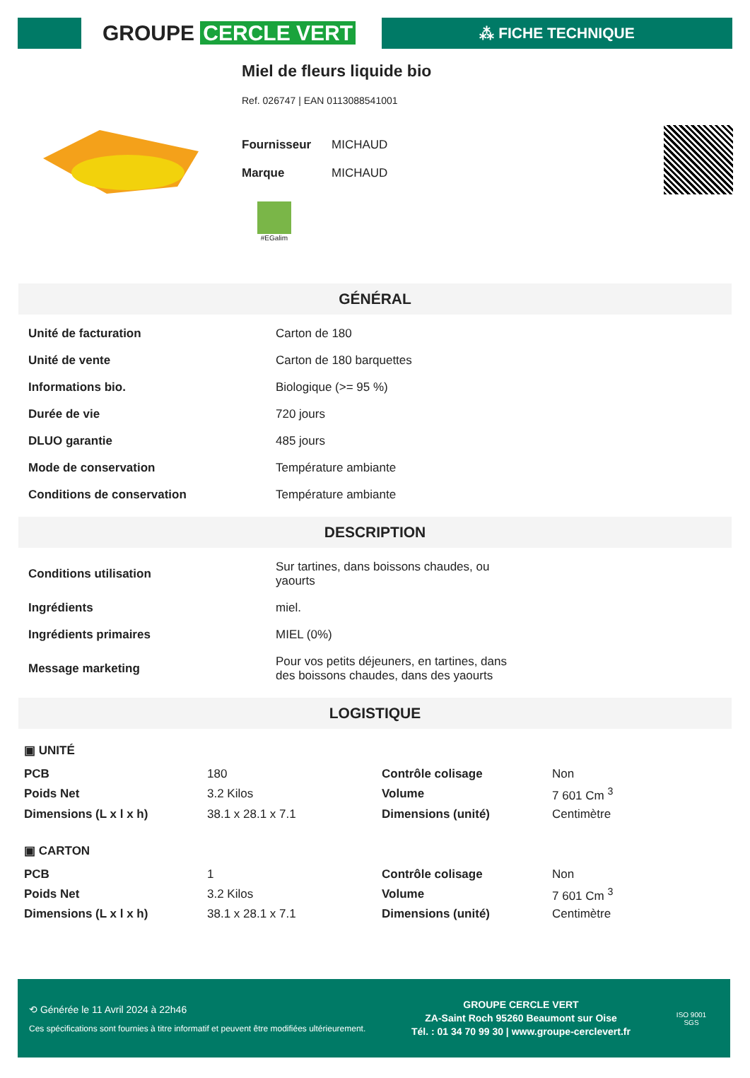GROUPE CERCLE VERT
⁂ FICHE TECHNIQUE
Miel de fleurs liquide bio
Ref. 026747 | EAN 0113088541001
Fournisseur MICHAUD
Marque MICHAUD
#EGalim
GÉNÉRAL
| Unité de facturation | Carton de 180 |
| Unité de vente | Carton de 180 barquettes |
| Informations bio. | Biologique (>= 95 %) |
| Durée de vie | 720 jours |
| DLUO garantie | 485 jours |
| Mode de conservation | Température ambiante |
| Conditions de conservation | Température ambiante |
DESCRIPTION
| Conditions utilisation | Sur tartines, dans boissons chaudes, ou yaourts |
| Ingrédients | miel. |
| Ingrédients primaires | MIEL (0%) |
| Message marketing | Pour vos petits déjeuners, en tartines, dans des boissons chaudes, dans des yaourts |
LOGISTIQUE
▣ UNITÉ
| PCB | 180 | Contrôle colisage | Non |
| Poids Net | 3.2 Kilos | Volume | 7 601 Cm <sup>3</sup> |
| Dimensions (L x l x h) | 38.1 x 28.1 x 7.1 | Dimensions (unité) | Centimètre |
▣ CARTON
| PCB | 1 | Contrôle colisage | Non |
| Poids Net | 3.2 Kilos | Volume | 7 601 Cm <sup>3</sup> |
| Dimensions (L x l x h) | 38.1 x 28.1 x 7.1 | Dimensions (unité) | Centimètre |
⟲ Générée le 11 Avril 2024 à 22h46
Ces spécifications sont fournies à titre informatif et peuvent être modifiées ultérieurement.
GROUPE CERCLE VERT
ZA-Saint Roch 95260 Beaumont sur Oise
Tél. : 01 34 70 99 30 | www.groupe-cerclevert.fr
ISO 9001
SGS